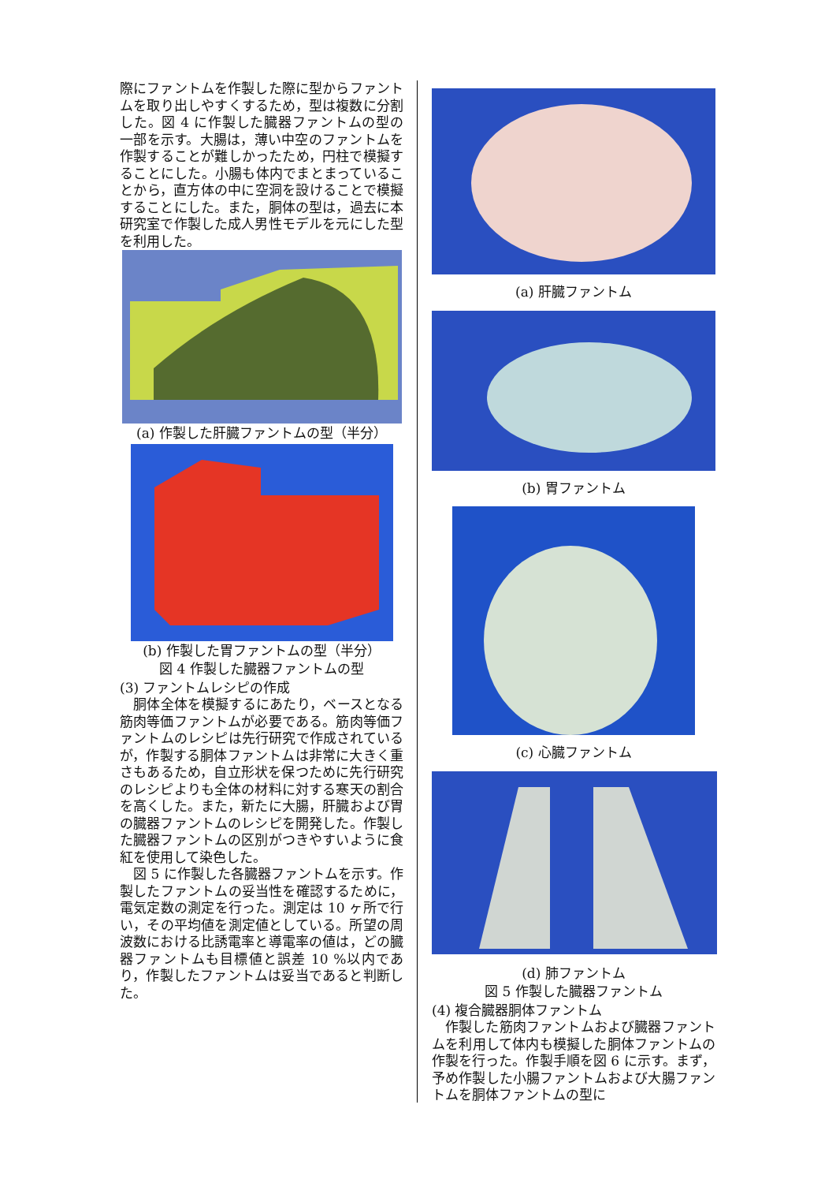際にファントムを作製した際に型からファントムを取り出しやすくするため，型は複数に分割した。図 4 に作製した臓器ファントムの型の一部を示す。大腸は，薄い中空のファントムを作製することが難しかったため，円柱で模擬することにした。小腸も体内でまとまっていることから，直方体の中に空洞を設けることで模擬することにした。また，胴体の型は，過去に本研究室で作製した成人男性モデルを元にした型を利用した。
(a) 作製した肝臓ファントムの型（半分）
(b) 作製した胃ファントムの型（半分）
図 4 作製した臓器ファントムの型
(3) ファントムレシピの作成
胴体全体を模擬するにあたり，ベースとなる筋肉等価ファントムが必要である。筋肉等価ファントムのレシピは先行研究で作成されているが，作製する胴体ファントムは非常に大きく重さもあるため，自立形状を保つために先行研究のレシピよりも全体の材料に対する寒天の割合を高くした。また，新たに大腸，肝臓および胃の臓器ファントムのレシピを開発した。作製した臓器ファントムの区別がつきやすいように食紅を使用して染色した。
図 5 に作製した各臓器ファントムを示す。作製したファントムの妥当性を確認するために，電気定数の測定を行った。測定は 10 ヶ所で行い，その平均値を測定値としている。所望の周波数における比誘電率と導電率の値は，どの臓器ファントムも目標値と誤差 10 %以内であり，作製したファントムは妥当であると判断した。
(a) 肝臓ファントム
(b) 胃ファントム
(c) 心臓ファントム
(d) 肺ファントム
図 5 作製した臓器ファントム
(4) 複合臓器胴体ファントム
作製した筋肉ファントムおよび臓器ファントムを利用して体内も模擬した胴体ファントムの作製を行った。作製手順を図 6 に示す。まず，予め作製した小腸ファントムおよび大腸ファントムを胴体ファントムの型に